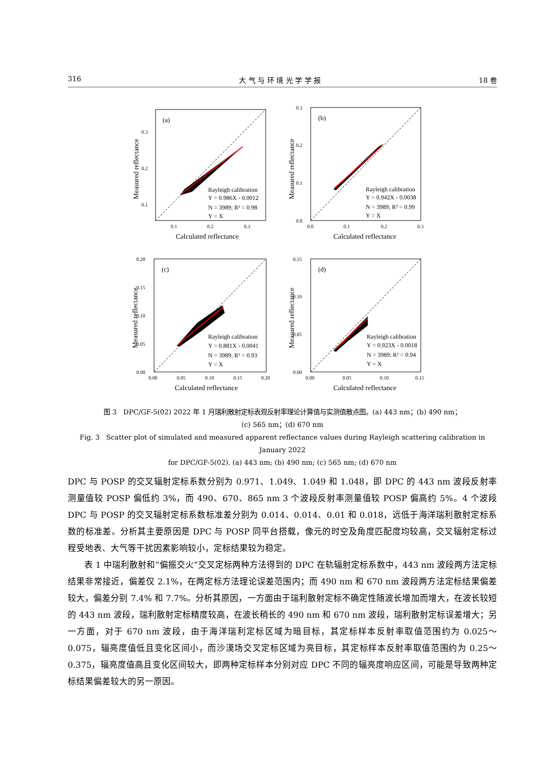316 大 气 与 环 境 光 学 学 报 18 卷
(a)
Rayleigh calibration
Y = 0.986X - 0.0012
N = 3989; R² = 0.98
Y = X
0.3
0.2
0.1
0.1
0.2
0.3
Calculated reflectance
Measured reflectance
(b)
Rayleigh calibration
Y = 0.942X - 0.0038
N = 3989; R² = 0.99
Y = X
0.3
0.2
0.1
0.0
0.0
0.1
0.2
0.3
Calculated reflectance
Measured reflectance
(c)
Rayleigh calibration
Y = 0.881X - 0.0041
N = 3989; R² = 0.93
Y = X
0.20
0.15
0.10
0.05
0.00
0.00
0.05
0.10
0.15
0.20
Calculated reflectance
Measured reflectance
(d)
Rayleigh calibration
Y = 0.923X - 0.0018
N = 3989; R² = 0.94
Y = X
0.15
0.10
0.05
0.00
0.00
0.05
0.10
0.15
Calculated reflectance
Measured reflectance
图 3　DPC/GF-5(02) 2022 年 1 月瑞利散射定标表观反射率理论计算值与实测值散点图。(a) 443 nm；(b) 490 nm；
(c) 565 nm；(d) 670 nm
Fig. 3　Scatter plot of simulated and measured apparent reflectance values during Rayleigh scattering calibration in January 2022
for DPC/GF-5(02). (a) 443 nm; (b) 490 nm; (c) 565 nm; (d) 670 nm
DPC 与 POSP 的交叉辐射定标系数分别为 0.971、1.049、1.049 和 1.048，即 DPC 的 443 nm 波段反射率测量值较 POSP 偏低约 3%，而 490、670、865 nm 3 个波段反射率测量值较 POSP 偏高约 5%。4 个波段 DPC 与 POSP 的交叉辐射定标系数标准差分别为 0.014、0.014、0.01 和 0.018，远低于海洋瑞利散射定标系数的标准差。分析其主要原因是 DPC 与 POSP 同平台搭载，像元的时空及角度匹配度均较高，交叉辐射定标过程受地表、大气等干扰因素影响较小，定标结果较为稳定。
表 1 中瑞利散射和“偏振交火”交叉定标两种方法得到的 DPC 在轨辐射定标系数中，443 nm 波段两方法定标结果非常接近，偏差仅 2.1%，在两定标方法理论误差范围内；而 490 nm 和 670 nm 波段两方法定标结果偏差较大，偏差分别 7.4% 和 7.7%。分析其原因，一方面由于瑞利散射定标不确定性随波长增加而增大，在波长较短的 443 nm 波段，瑞利散射定标精度较高，在波长稍长的 490 nm 和 670 nm 波段，瑞利散射定标误差增大；另一方面，对于 670 nm 波段，由于海洋瑞利定标区域为暗目标，其定标样本反射率取值范围约为 0.025～0.075，辐亮度值低且变化区间小，而沙漠场交叉定标区域为亮目标，其定标样本反射率取值范围约为 0.25～0.375，辐亮度值高且变化区间较大，即两种定标样本分别对应 DPC 不同的辐亮度响应区间，可能是导致两种定标结果偏差较大的另一原因。